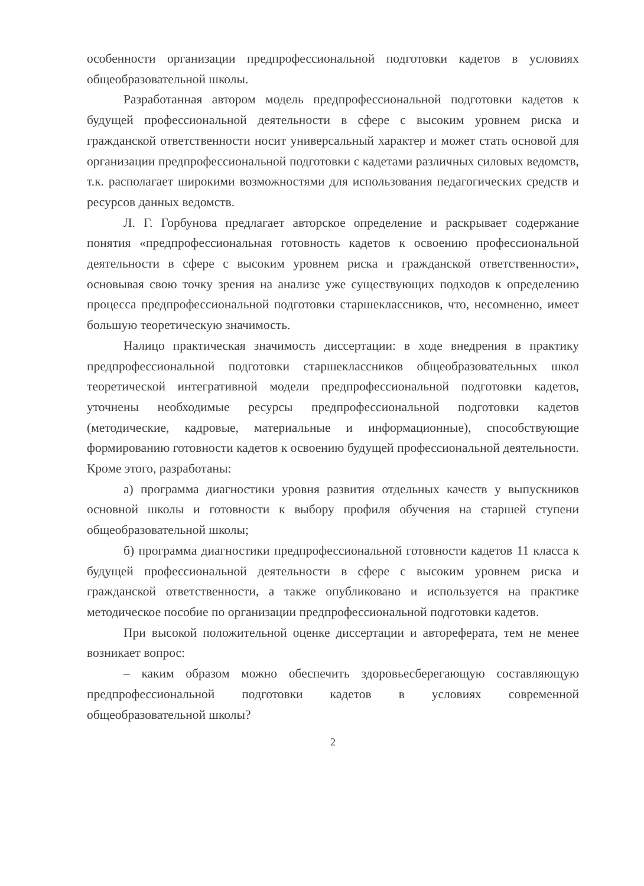особенности организации предпрофессиональной подготовки кадетов в условиях общеобразовательной школы.
Разработанная автором модель предпрофессиональной подготовки кадетов к будущей профессиональной деятельности в сфере с высоким уровнем риска и гражданской ответственности носит универсальный характер и может стать основой для организации предпрофессиональной подготовки с кадетами различных силовых ведомств, т.к. располагает широкими возможностями для использования педагогических средств и ресурсов данных ведомств.
Л. Г. Горбунова предлагает авторское определение и раскрывает содержание понятия «предпрофессиональная готовность кадетов к освоению профессиональной деятельности в сфере с высоким уровнем риска и гражданской ответственности», основывая свою точку зрения на анализе уже существующих подходов к определению процесса предпрофессиональной подготовки старшеклассников, что, несомненно, имеет большую теоретическую значимость.
Налицо практическая значимость диссертации: в ходе внедрения в практику предпрофессиональной подготовки старшеклассников общеобразовательных школ теоретической интегративной модели предпрофессиональной подготовки кадетов, уточнены необходимые ресурсы предпрофессиональной подготовки кадетов (методические, кадровые, материальные и информационные), способствующие формированию готовности кадетов к освоению будущей профессиональной деятельности. Кроме этого, разработаны:
а) программа диагностики уровня развития отдельных качеств у выпускников основной школы и готовности к выбору профиля обучения на старшей ступени общеобразовательной школы;
б) программа диагностики предпрофессиональной готовности кадетов 11 класса к будущей профессиональной деятельности в сфере с высоким уровнем риска и гражданской ответственности, а также опубликовано и используется на практике методическое пособие по организации предпрофессиональной подготовки кадетов.
При высокой положительной оценке диссертации и автореферата, тем не менее возникает вопрос:
– каким образом можно обеспечить здоровьесберегающую составляющую предпрофессиональной подготовки кадетов в условиях современной общеобразовательной школы?
2